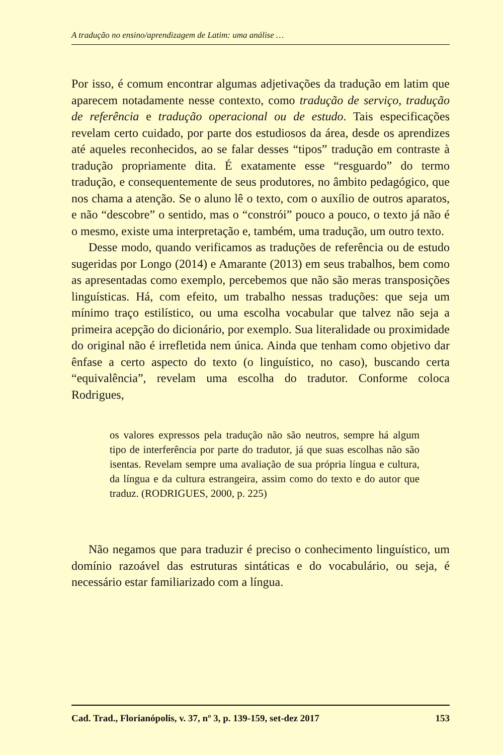A tradução no ensino/aprendizagem de Latim: uma análise …
Por isso, é comum encontrar algumas adjetivações da tradução em latim que aparecem notadamente nesse contexto, como tradução de serviço, tradução de referência e tradução operacional ou de estudo. Tais especificações revelam certo cuidado, por parte dos estudiosos da área, desde os aprendizes até aqueles reconhecidos, ao se falar desses “tipos” tradução em contraste à tradução propriamente dita. É exatamente esse “resguardo” do termo tradução, e consequentemente de seus produtores, no âmbito pedagógico, que nos chama a atenção. Se o aluno lê o texto, com o auxílio de outros aparatos, e não “descobre” o sentido, mas o “constrói” pouco a pouco, o texto já não é o mesmo, existe uma interpretação e, também, uma tradução, um outro texto.
Desse modo, quando verificamos as traduções de referência ou de estudo sugeridas por Longo (2014) e Amarante (2013) em seus trabalhos, bem como as apresentadas como exemplo, percebemos que não são meras transposições linguísticas. Há, com efeito, um trabalho nessas traduções: que seja um mínimo traço estilístico, ou uma escolha vocabular que talvez não seja a primeira acepção do dicionário, por exemplo. Sua literalidade ou proximidade do original não é irrefletida nem única. Ainda que tenham como objetivo dar ênfase a certo aspecto do texto (o linguístico, no caso), buscando certa “equivalência”, revelam uma escolha do tradutor. Conforme coloca Rodrigues,
os valores expressos pela tradução não são neutros, sempre há algum tipo de interferência por parte do tradutor, já que suas escolhas não são isentas. Revelam sempre uma avaliação de sua própria língua e cultura, da língua e da cultura estrangeira, assim como do texto e do autor que traduz. (RODRIGUES, 2000, p. 225)
Não negamos que para traduzir é preciso o conhecimento linguístico, um domínio razoável das estruturas sintáticas e do vocabulário, ou seja, é necessário estar familiarizado com a língua.
Cad. Trad., Florianópolis, v. 37, nº 3, p. 139-159, set-dez 2017 153